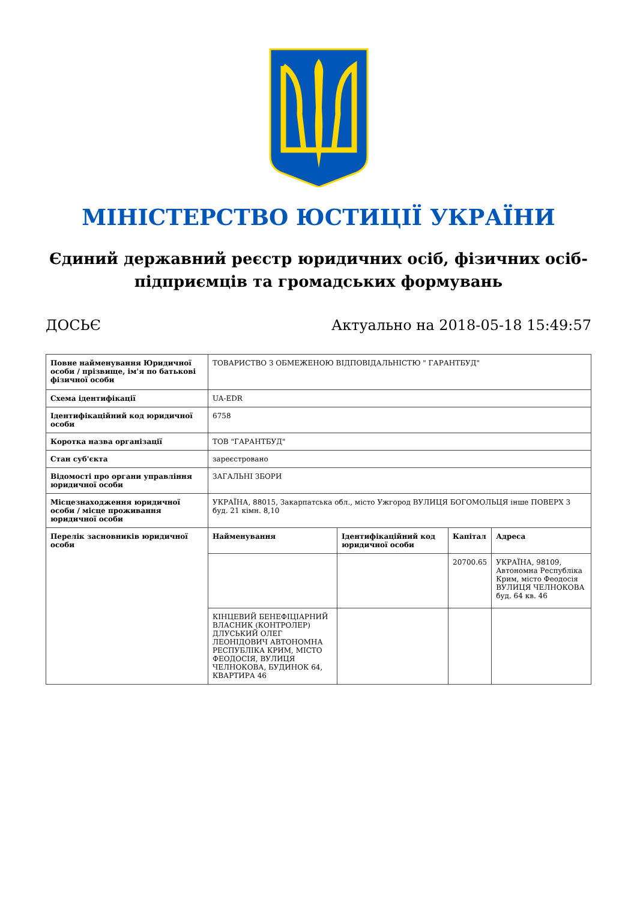МІНІСТЕРСТВО ЮСТИЦІЇ УКРАЇНИ
Єдиний державний реєстр юридичних осіб, фізичних осіб-підприємців та громадських формувань
ДОСЬЄ Актуально на 2018-05-18 15:49:57
| Повне найменування Юридичної особи / прізвище, ім'я по батькові фізичної особи | ТОВАРИСТВО З ОБМЕЖЕНОЮ ВІДПОВІДАЛЬНІСТЮ " ГАРАНТБУД" | | | |
| Схема ідентифікації | UA-EDR | | | |
| Ідентифікаційний код юридичної особи | 6758 | | | |
| Коротка назва організації | ТОВ "ГАРАНТБУД" | | | |
| Стан суб'єкта | зареєстровано | | | |
| Відомості про органи управління юридичної особи | ЗАГАЛЬНІ ЗБОРИ | | | |
| Місцезнаходження юридичної особи / місце проживання юридичної особи | УКРАЇНА, 88015, Закарпатська обл., місто Ужгород ВУЛИЦЯ БОГОМОЛЬЦЯ інше ПОВЕРХ 3 буд. 21 кімн. 8,10 | | | |
| Перелік засновників юридичної особи | Найменування | Ідентифікаційний код юридичної особи | Капітал | Адреса |
| | | | 20700.65 | УКРАЇНА, 98109, Автономна Республіка Крим, місто Феодосія ВУЛИЦЯ ЧЕЛНОКОВА буд. 64 кв. 46 |
| | КІНЦЕВИЙ БЕНЕФІЦІАРНИЙ ВЛАСНИК (КОНТРОЛЕР) ДЛУСЬКИЙ ОЛЕГ ЛЕОНІДОВИЧ АВТОНОМНА РЕСПУБЛІКА КРИМ, МІСТО ФЕОДОСІЯ, ВУЛИЦЯ ЧЕЛНОКОВА, БУДИНОК 64, КВАРТИРА 46 | | | |